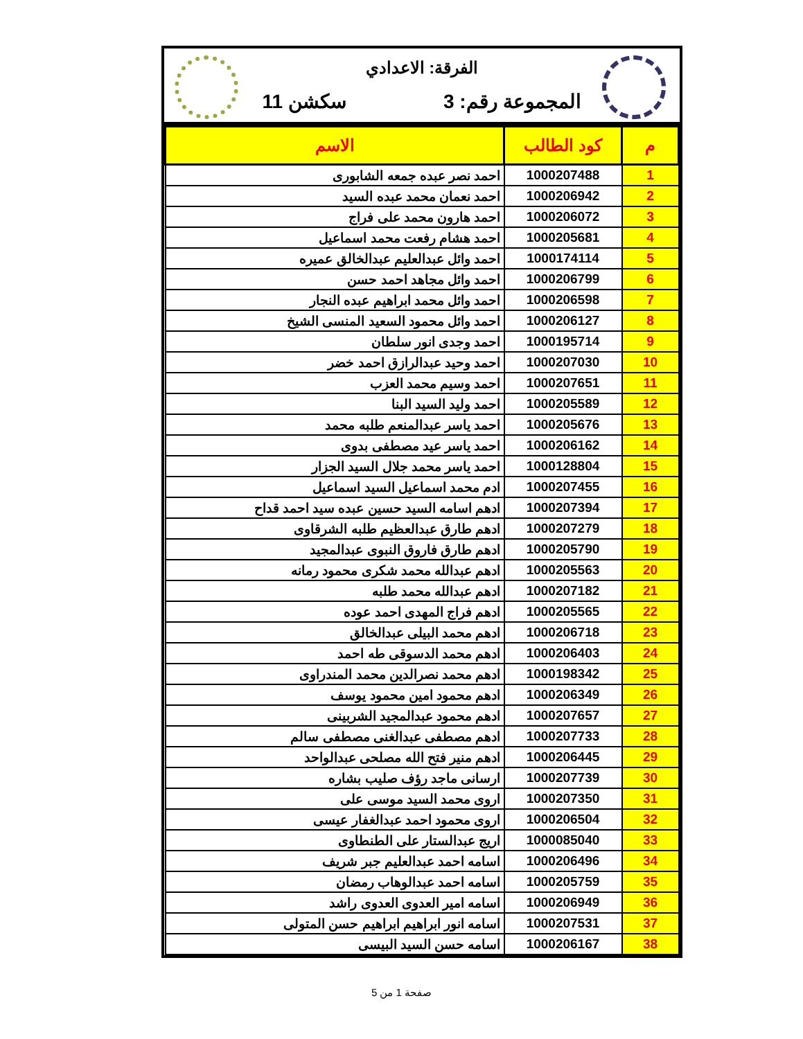الفرقة: الاعدادي
المجموعة رقم: 3 سكشن 11
| م | كود الطالب | الاسم |
| --- | --- | --- |
| 1 | 1000207488 | احمد نصر عبده جمعه الشابورى |
| 2 | 1000206942 | احمد نعمان محمد عبده السيد |
| 3 | 1000206072 | احمد هارون محمد على فراج |
| 4 | 1000205681 | احمد هشام رفعت محمد اسماعيل |
| 5 | 1000174114 | احمد وائل عبدالعليم عبدالخالق عميره |
| 6 | 1000206799 | احمد وائل مجاهد احمد حسن |
| 7 | 1000206598 | احمد وائل محمد ابراهيم عبده النجار |
| 8 | 1000206127 | احمد وائل محمود السعيد المنسى الشيخ |
| 9 | 1000195714 | احمد وجدى انور سلطان |
| 10 | 1000207030 | احمد وحيد عبدالرازق احمد خضر |
| 11 | 1000207651 | احمد وسيم محمد العزب |
| 12 | 1000205589 | احمد وليد السيد البنا |
| 13 | 1000205676 | احمد ياسر عبدالمنعم طلبه محمد |
| 14 | 1000206162 | احمد ياسر عيد مصطفى بدوى |
| 15 | 1000128804 | احمد ياسر محمد جلال السيد الجزار |
| 16 | 1000207455 | ادم محمد اسماعيل السيد اسماعيل |
| 17 | 1000207394 | ادهم اسامه السيد حسين عبده سيد احمد قداح |
| 18 | 1000207279 | ادهم طارق عبدالعظيم طلبه الشرقاوى |
| 19 | 1000205790 | ادهم طارق فاروق النبوى عبدالمجيد |
| 20 | 1000205563 | ادهم عبدالله محمد شكرى محمود رمانه |
| 21 | 1000207182 | ادهم عبدالله محمد طلبه |
| 22 | 1000205565 | ادهم فراج المهدى احمد عوده |
| 23 | 1000206718 | ادهم محمد البيلى عبدالخالق |
| 24 | 1000206403 | ادهم محمد الدسوقى طه احمد |
| 25 | 1000198342 | ادهم محمد نصرالدين محمد المندراوى |
| 26 | 1000206349 | ادهم محمود امين محمود يوسف |
| 27 | 1000207657 | ادهم محمود عبدالمجيد الشربينى |
| 28 | 1000207733 | ادهم مصطفى عبدالغنى مصطفى سالم |
| 29 | 1000206445 | ادهم منير فتح الله مصلحى عبدالواحد |
| 30 | 1000207739 | ارسانى ماجد رؤف صليب بشاره |
| 31 | 1000207350 | اروى محمد السيد موسى على |
| 32 | 1000206504 | اروى محمود احمد عبدالغفار عيسى |
| 33 | 1000085040 | اريج عبدالستار على الطنطاوى |
| 34 | 1000206496 | اسامه احمد عبدالعليم جبر شريف |
| 35 | 1000205759 | اسامه احمد عبدالوهاب رمضان |
| 36 | 1000206949 | اسامه امير العدوى العدوى راشد |
| 37 | 1000207531 | اسامه انور ابراهيم ابراهيم حسن المتولى |
| 38 | 1000206167 | اسامه حسن السيد البيسى |
صفحة 1 من 5